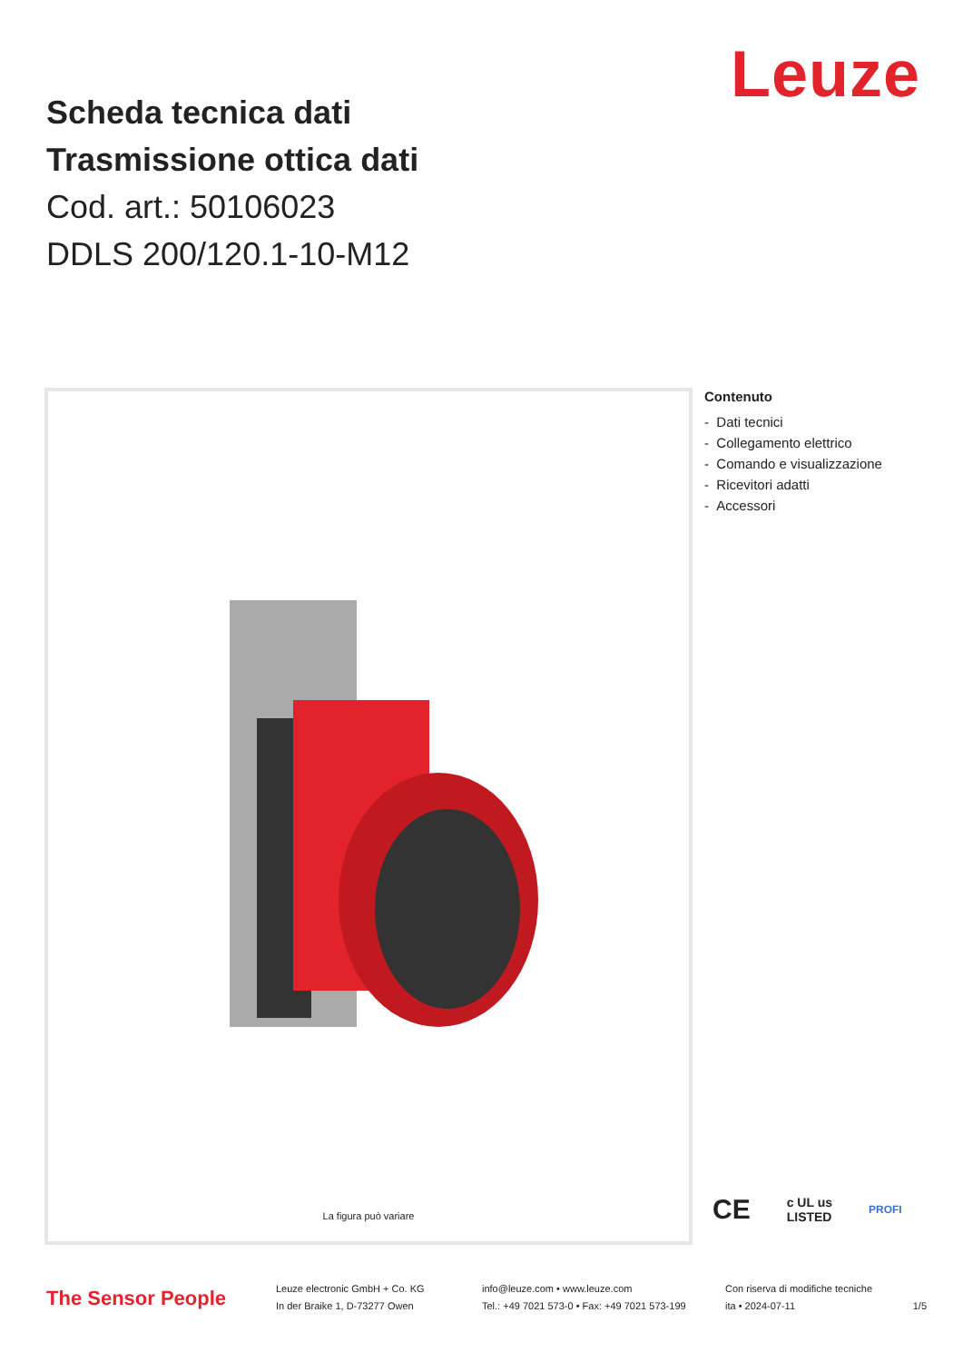Leuze
Scheda tecnica dati
Trasmissione ottica dati
Cod. art.: 50106023
DDLS 200/120.1-10-M12
La figura può variare
Contenuto
- Dati tecnici
- Collegamento elettrico
- Comando e visualizzazione
- Ricevitori adatti
- Accessori
CE c UL us
LISTED PROFI
The Sensor People
Leuze electronic GmbH + Co. KG
In der Braike 1, D-73277 Owen
info@leuze.com • www.leuze.com
Tel.: +49 7021 573-0 • Fax: +49 7021 573-199
Con riserva di modifiche tecniche
ita • 2024-07-11
1/5